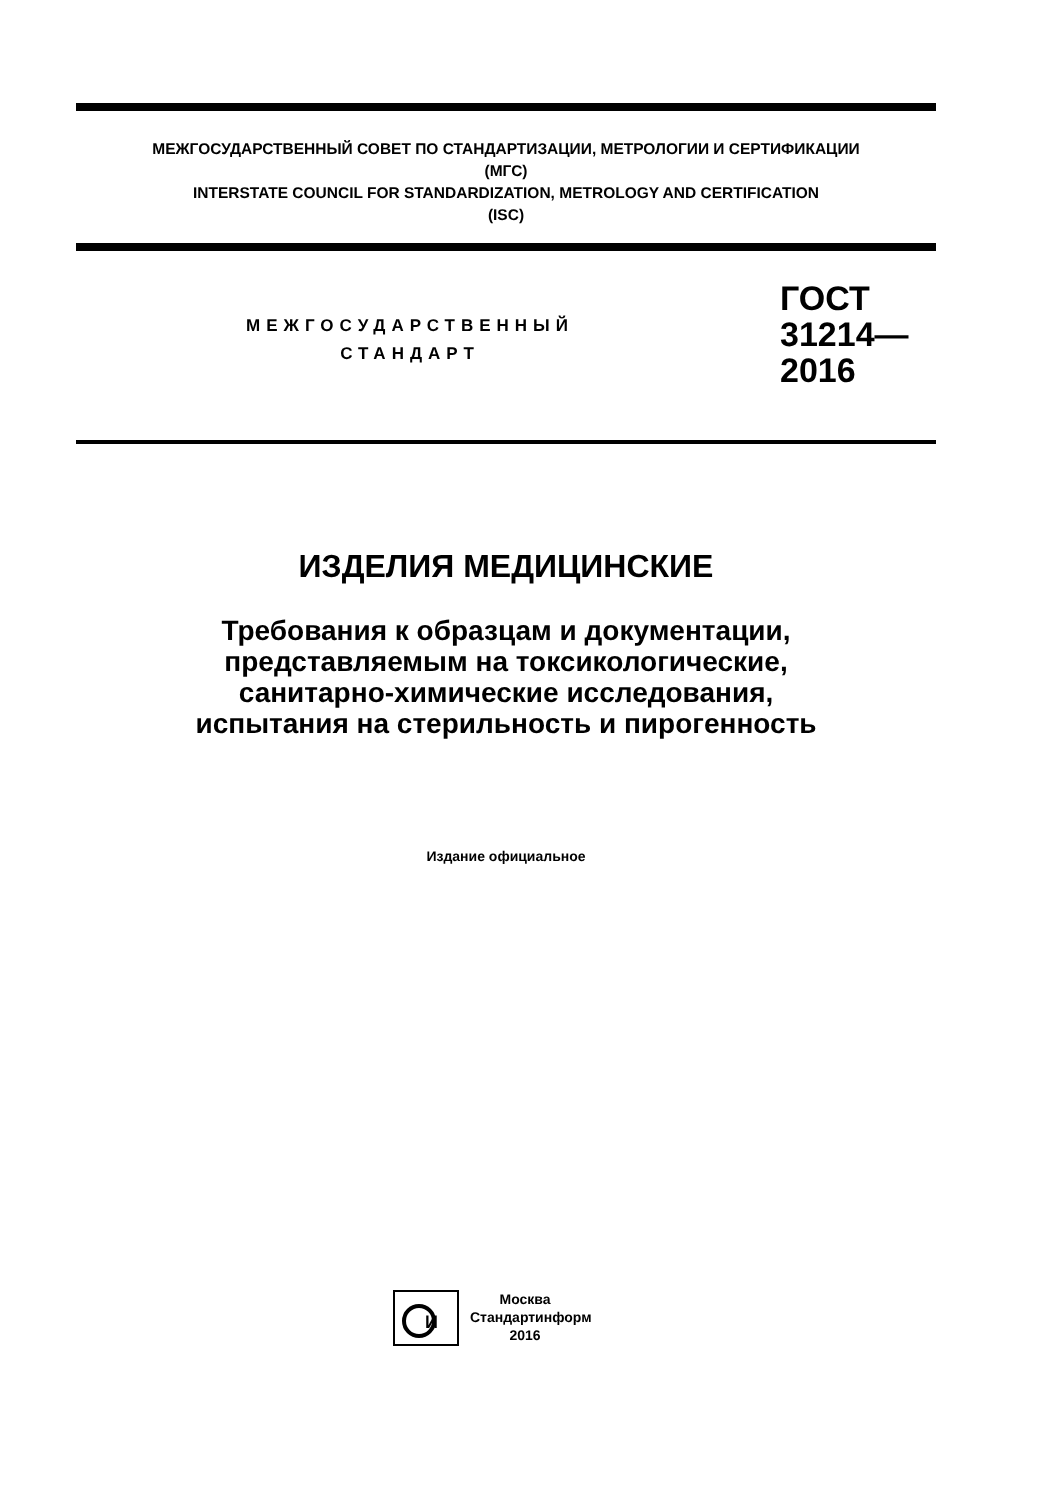МЕЖГОСУДАРСТВЕННЫЙ СОВЕТ ПО СТАНДАРТИЗАЦИИ, МЕТРОЛОГИИ И СЕРТИФИКАЦИИ
(МГС)
INTERSTATE COUNCIL FOR STANDARDIZATION, METROLOGY AND CERTIFICATION
(ISC)
МЕЖГОСУДАРСТВЕННЫЙ
СТАНДАРТ
ГОСТ
31214—
2016
ИЗДЕЛИЯ МЕДИЦИНСКИЕ
Требования к образцам и документации,
представляемым на токсикологические,
санитарно-химические исследования,
испытания на стерильность и пирогенность
Издание официальное
И
Москва
Стандартинформ
2016